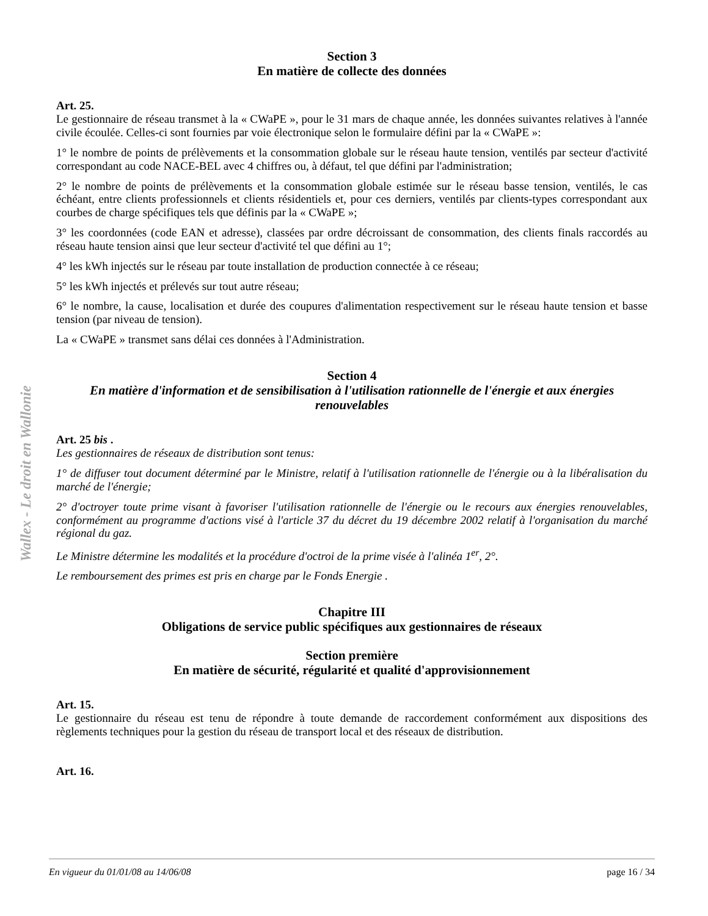Wallex - Le droit en Wallonie
Section 3
En matière de collecte des données
Art. 25.
Le gestionnaire de réseau transmet à la « CWaPE », pour le 31 mars de chaque année, les données suivantes relatives à l'année civile écoulée. Celles-ci sont fournies par voie électronique selon le formulaire défini par la « CWaPE »:
1° le nombre de points de prélèvements et la consommation globale sur le réseau haute tension, ventilés par secteur d'activité correspondant au code NACE-BEL avec 4 chiffres ou, à défaut, tel que défini par l'administration;
2° le nombre de points de prélèvements et la consommation globale estimée sur le réseau basse tension, ventilés, le cas échéant, entre clients professionnels et clients résidentiels et, pour ces derniers, ventilés par clients-types correspondant aux courbes de charge spécifiques tels que définis par la « CWaPE »;
3° les coordonnées (code EAN et adresse), classées par ordre décroissant de consommation, des clients finals raccordés au réseau haute tension ainsi que leur secteur d'activité tel que défini au 1°;
4° les kWh injectés sur le réseau par toute installation de production connectée à ce réseau;
5° les kWh injectés et prélevés sur tout autre réseau;
6° le nombre, la cause, localisation et durée des coupures d'alimentation respectivement sur le réseau haute tension et basse tension (par niveau de tension).
La « CWaPE » transmet sans délai ces données à l'Administration.
Section 4
En matière d'information et de sensibilisation à l'utilisation rationnelle de l'énergie et aux énergies renouvelables
Art. 25 bis .
Les gestionnaires de réseaux de distribution sont tenus:
1° de diffuser tout document déterminé par le Ministre, relatif à l'utilisation rationnelle de l'énergie ou à la libéralisation du marché de l'énergie;
2° d'octroyer toute prime visant à favoriser l'utilisation rationnelle de l'énergie ou le recours aux énergies renouvelables, conformément au programme d'actions visé à l'article 37 du décret du 19 décembre 2002 relatif à l'organisation du marché régional du gaz.
Le Ministre détermine les modalités et la procédure d'octroi de la prime visée à l'alinéa 1<sup>er</sup>, 2°.
Le remboursement des primes est pris en charge par le Fonds Energie .
Chapitre III
Obligations de service public spécifiques aux gestionnaires de réseaux
Section première
En matière de sécurité, régularité et qualité d'approvisionnement
Art. 15.
Le gestionnaire du réseau est tenu de répondre à toute demande de raccordement conformément aux dispositions des règlements techniques pour la gestion du réseau de transport local et des réseaux de distribution.
Art. 16.
En vigueur du 01/01/08 au 14/06/08 page 16 / 34